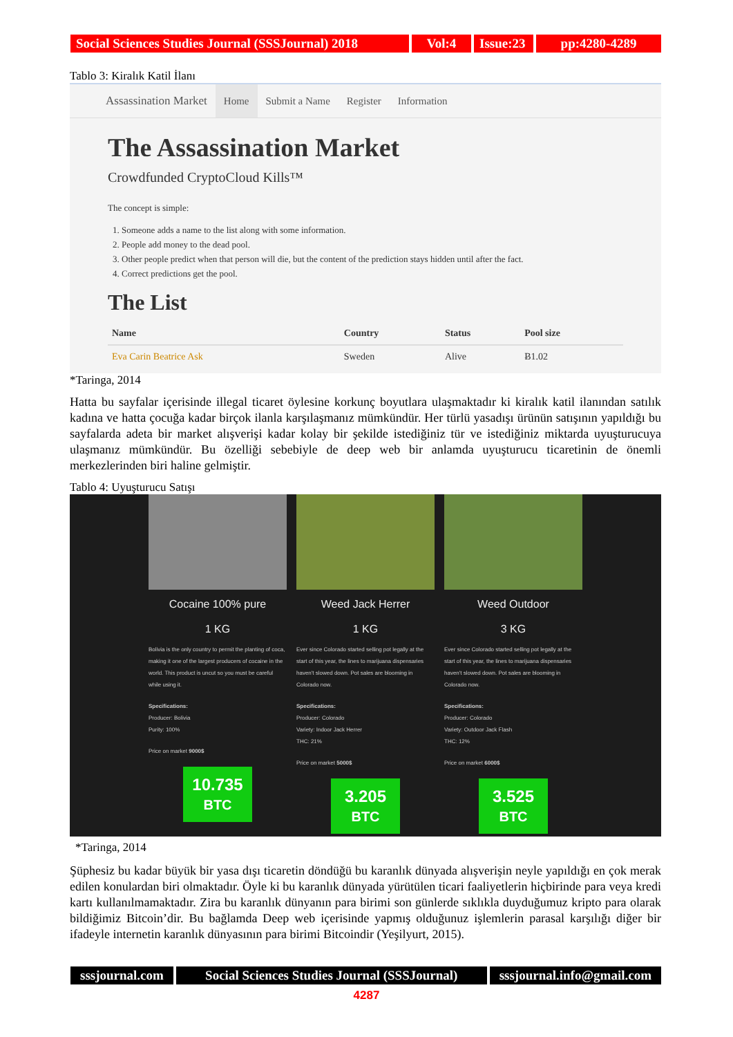Social Sciences Studies Journal (SSSJournal) 2018
Vol:4 Issue:23
pp:4280-4289
Tablo 3: Kiralık Katil İlanı
Assassination Market Home Submit a Name Register Information
The Assassination Market
Crowdfunded CryptoCloud Kills™
The concept is simple:
1. Someone adds a name to the list along with some information.
2. People add money to the dead pool.
3. Other people predict when that person will die, but the content of the prediction stays hidden until after the fact.
4. Correct predictions get the pool.
The List
| Name | Country | Status | Pool size |
| --- | --- | --- | --- |
| Eva Carin Beatrice Ask | Sweden | Alive | Ƀ1.02 |
*Taringa, 2014
Hatta bu sayfalar içerisinde illegal ticaret öylesine korkunç boyutlara ulaşmaktadır ki kiralık katil ilanından satılık kadına ve hatta çocuğa kadar birçok ilanla karşılaşmanız mümkündür. Her türlü yasadışı ürünün satışının yapıldığı bu sayfalarda adeta bir market alışverişi kadar kolay bir şekilde istediğiniz tür ve istediğiniz miktarda uyuşturucuya ulaşmanız mümkündür. Bu özelliği sebebiyle de deep web bir anlamda uyuşturucu ticaretinin de önemli merkezlerinden biri haline gelmiştir.
Tablo 4: Uyuşturucu Satışı
Cocaine 100% pure
1 KG
Bolivia is the only country to permit the planting of coca, making it one of the largest producers of cocaine in the world. This product is uncut so you must be careful while using it.
Specifications:
Producer: Bolivia
Purity: 100%
Price on market 9000$
10.735 BTC
Weed Jack Herrer
1 KG
Ever since Colorado started selling pot legally at the start of this year, the lines to marijuana dispensaries haven't slowed down. Pot sales are blooming in Colorado now.
Specifications:
Producer: Colorado
Variety: Indoor Jack Herrer
THC: 21%
Price on market 5000$
3.205 BTC
Weed Outdoor
3 KG
Ever since Colorado started selling pot legally at the start of this year, the lines to marijuana dispensaries haven't slowed down. Pot sales are blooming in Colorado now.
Specifications:
Producer: Colorado
Variety: Outdoor Jack Flash
THC: 12%
Price on market 6000$
3.525 BTC
*Taringa, 2014
Şüphesiz bu kadar büyük bir yasa dışı ticaretin döndüğü bu karanlık dünyada alışverişin neyle yapıldığı en çok merak edilen konulardan biri olmaktadır. Öyle ki bu karanlık dünyada yürütülen ticari faaliyetlerin hiçbirinde para veya kredi kartı kullanılmamaktadır. Zira bu karanlık dünyanın para birimi son günlerde sıklıkla duyduğumuz kripto para olarak bildiğimiz Bitcoin’dir. Bu bağlamda Deep web içerisinde yapmış olduğunuz işlemlerin parasal karşılığı diğer bir ifadeyle internetin karanlık dünyasının para birimi Bitcoindir (Yeşilyurt, 2015).
sssjournal.com Social Sciences Studies Journal (SSSJournal)
sssjournal.info@gmail.com
4287